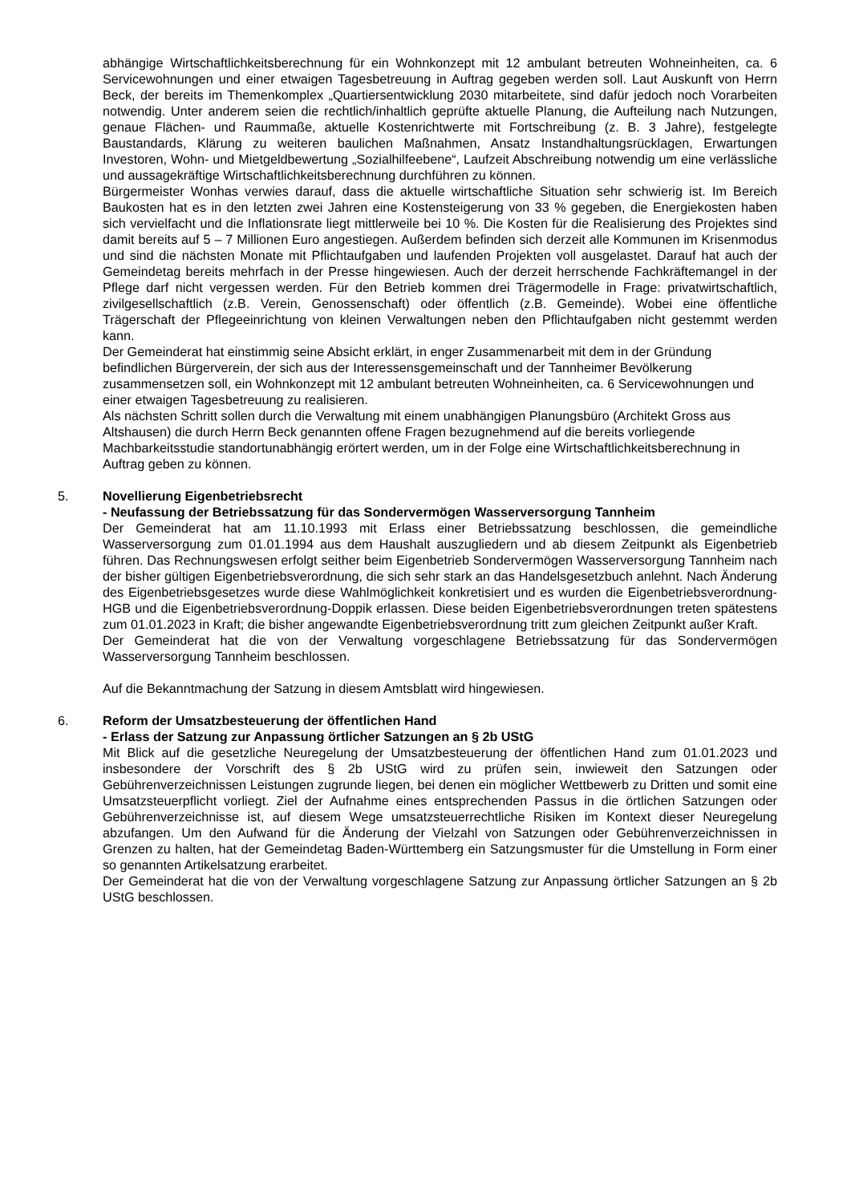abhängige Wirtschaftlichkeitsberechnung für ein Wohnkonzept mit 12 ambulant betreuten Wohneinheiten, ca. 6 Servicewohnungen und einer etwaigen Tagesbetreuung in Auftrag gegeben werden soll. Laut Auskunft von Herrn Beck, der bereits im Themenkomplex „Quartiersentwicklung 2030 mitarbeitete, sind dafür jedoch noch Vorarbeiten notwendig. Unter anderem seien die rechtlich/inhaltlich geprüfte aktuelle Planung, die Aufteilung nach Nutzungen, genaue Flächen- und Raummaße, aktuelle Kostenrichtwerte mit Fortschreibung (z. B. 3 Jahre), festgelegte Baustandards, Klärung zu weiteren baulichen Maßnahmen, Ansatz Instandhaltungsrücklagen, Erwartungen Investoren, Wohn- und Mietgeldbewertung „Sozialhilfeebene“, Laufzeit Abschreibung notwendig um eine verlässliche und aussagekräftige Wirtschaftlichkeitsberechnung durchführen zu können.
Bürgermeister Wonhas verwies darauf, dass die aktuelle wirtschaftliche Situation sehr schwierig ist. Im Bereich Baukosten hat es in den letzten zwei Jahren eine Kostensteigerung von 33 % gegeben, die Energiekosten haben sich vervielfacht und die Inflationsrate liegt mittlerweile bei 10 %. Die Kosten für die Realisierung des Projektes sind damit bereits auf 5 – 7 Millionen Euro angestiegen. Außerdem befinden sich derzeit alle Kommunen im Krisenmodus und sind die nächsten Monate mit Pflichtaufgaben und laufenden Projekten voll ausgelastet. Darauf hat auch der Gemeindetag bereits mehrfach in der Presse hingewiesen. Auch der derzeit herrschende Fachkräftemangel in der Pflege darf nicht vergessen werden. Für den Betrieb kommen drei Trägermodelle in Frage: privatwirtschaftlich, zivilgesellschaftlich (z.B. Verein, Genossenschaft) oder öffentlich (z.B. Gemeinde). Wobei eine öffentliche Trägerschaft der Pflegeeinrichtung von kleinen Verwaltungen neben den Pflichtaufgaben nicht gestemmt werden kann.
Der Gemeinderat hat einstimmig seine Absicht erklärt, in enger Zusammenarbeit mit dem in der Gründung befindlichen Bürgerverein, der sich aus der Interessensgemeinschaft und der Tannheimer Bevölkerung zusammensetzen soll, ein Wohnkonzept mit 12 ambulant betreuten Wohneinheiten, ca. 6 Servicewohnungen und einer etwaigen Tagesbetreuung zu realisieren.
Als nächsten Schritt sollen durch die Verwaltung mit einem unabhängigen Planungsbüro (Architekt Gross aus Altshausen) die durch Herrn Beck genannten offene Fragen bezugnehmend auf die bereits vorliegende Machbarkeitsstudie standortunabhängig erörtert werden, um in der Folge eine Wirtschaftlichkeitsberechnung in Auftrag geben zu können.
5. Novellierung Eigenbetriebsrecht
- Neufassung der Betriebssatzung für das Sondervermögen Wasserversorgung Tannheim
Der Gemeinderat hat am 11.10.1993 mit Erlass einer Betriebssatzung beschlossen, die gemeindliche Wasserversorgung zum 01.01.1994 aus dem Haushalt auszugliedern und ab diesem Zeitpunkt als Eigenbetrieb führen. Das Rechnungswesen erfolgt seither beim Eigenbetrieb Sondervermögen Wasserversorgung Tannheim nach der bisher gültigen Eigenbetriebsverordnung, die sich sehr stark an das Handelsgesetzbuch anlehnt. Nach Änderung des Eigenbetriebsgesetzes wurde diese Wahlmöglichkeit konkretisiert und es wurden die Eigenbetriebsverordnung-HGB und die Eigenbetriebsverordnung-Doppik erlassen. Diese beiden Eigenbetriebsverordnungen treten spätestens zum 01.01.2023 in Kraft; die bisher angewandte Eigenbetriebsverordnung tritt zum gleichen Zeitpunkt außer Kraft.
Der Gemeinderat hat die von der Verwaltung vorgeschlagene Betriebssatzung für das Sondervermögen Wasserversorgung Tannheim beschlossen.
Auf die Bekanntmachung der Satzung in diesem Amtsblatt wird hingewiesen.
6. Reform der Umsatzbesteuerung der öffentlichen Hand
- Erlass der Satzung zur Anpassung örtlicher Satzungen an § 2b UStG
Mit Blick auf die gesetzliche Neuregelung der Umsatzbesteuerung der öffentlichen Hand zum 01.01.2023 und insbesondere der Vorschrift des § 2b UStG wird zu prüfen sein, inwieweit den Satzungen oder Gebührenverzeichnissen Leistungen zugrunde liegen, bei denen ein möglicher Wettbewerb zu Dritten und somit eine Umsatzsteuerpflicht vorliegt. Ziel der Aufnahme eines entsprechenden Passus in die örtlichen Satzungen oder Gebührenverzeichnisse ist, auf diesem Wege umsatzsteuerrechtliche Risiken im Kontext dieser Neuregelung abzufangen. Um den Aufwand für die Änderung der Vielzahl von Satzungen oder Gebührenverzeichnissen in Grenzen zu halten, hat der Gemeindetag Baden-Württemberg ein Satzungsmuster für die Umstellung in Form einer so genannten Artikelsatzung erarbeitet.
Der Gemeinderat hat die von der Verwaltung vorgeschlagene Satzung zur Anpassung örtlicher Satzungen an § 2b UStG beschlossen.